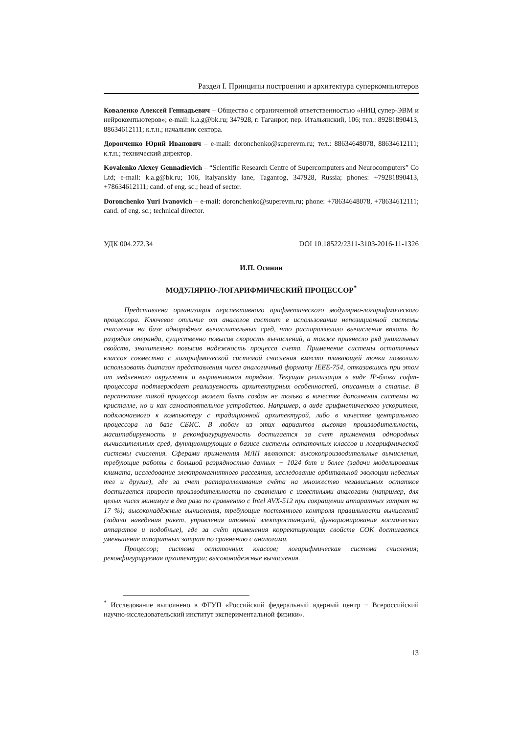Раздел I. Принципы построения и архитектура суперкомпьютеров
Коваленко Алексей Геннадьевич – Общество с ограниченной ответственностью «НИЦ супер-ЭВМ и нейрокомпьютеров»; e-mail: k.a.g@bk.ru; 347928, г. Таганрог, пер. Итальянский, 106; тел.: 89281890413, 88634612111; к.т.н.; начальник сектора.
Доронченко Юрий Иванович – e-mail: doronchenko@superevm.ru; тел.: 88634648078, 88634612111; к.т.н.; технический директор.
Kovalenko Alexey Gennadievich – “Scientific Research Centre of Supercomputers and Neurocomputers” Co Ltd; e-mail: k.a.g@bk.ru; 106, Italyanskiy lane, Taganrog, 347928, Russia; phones: +79281890413, +78634612111; cand. of eng. sc.; head of sector.
Doronchenko Yuri Ivanovich – e-mail: doronchenko@superevm.ru; phone: +78634648078, +78634612111; cand. of eng. sc.; technical director.
УДК 004.272.34 DOI 10.18522/2311-3103-2016-11-1326
И.П. Осинин
МОДУЛЯРНО-ЛОГАРИФМИЧЕСКИЙ ПРОЦЕССОР<sup>*</sup>
Представлена организация перспективного арифметического модулярно-логарифмического процессора. Ключевое отличие от аналогов состоит в использовании непозиционной системы счисления на базе однородных вычислительных сред, что распараллелило вычисления вплоть до разрядов операнда, существенно повысив скорость вычислений, а также привнесло ряд уникальных свойств, значительно повысив надежность процесса счета. Применение системы остаточных классов совместно с логарифмической системой счисления вместо плавающей точки позволило использовать диапазон представления чисел аналогичный формату IEEE-754, отказавшись при этом от медленного округления и выравнивания порядков. Текущая реализация в виде IP-блока софт-процессора подтверждает реализуемость архитектурных особенностей, описанных в статье. В перспективе такой процессор может быть создан не только в качестве дополнения системы на кристалле, но и как самостоятельное устройство. Например, в виде арифметического ускорителя, подключаемого к компьютеру с традиционной архитектурой, либо в качестве центрального процессора на базе СБИС. В любом из этих вариантов высокая производительность, масштабируемость и реконфигурируемость достигается за счет применения однородных вычислительных сред, функционирующих в базисе системы остаточных классов и логарифмической системы счисления. Сферами применения МЛП являются: высокопроизводительные вычисления, требующие работы с большой разрядностью данных − 1024 бит и более (задачи моделирования климата, исследование электромагнитного рассеяния, исследование орбитальной эволюции небесных тел и другие), где за счет распараллеливания счёта на множество независимых остатков достигается прирост производительности по сравнению с известными аналогами (например, для целых чисел минимум в два раза по сравнению с Intel AVX-512 при сокращении аппаратных затрат на 17 %); высоконадёжные вычисления, требующие постоянного контроля правильности вычислений (задачи наведения ракет, управления атомной электростанцией, функционирования космических аппаратов и подобные), где за счёт применения корректирующих свойств СОК достигается уменьшение аппаратных затрат по сравнению с аналогами.
Процессор; система остаточных классов; логарифмическая система счисления; реконфигурируемая архитектура; высоконадежные вычисления.
<sup>*</sup> Исследование выполнено в ФГУП «Российский федеральный ядерный центр − Всероссийский научно-исследовательский институт экспериментальной физики».
13